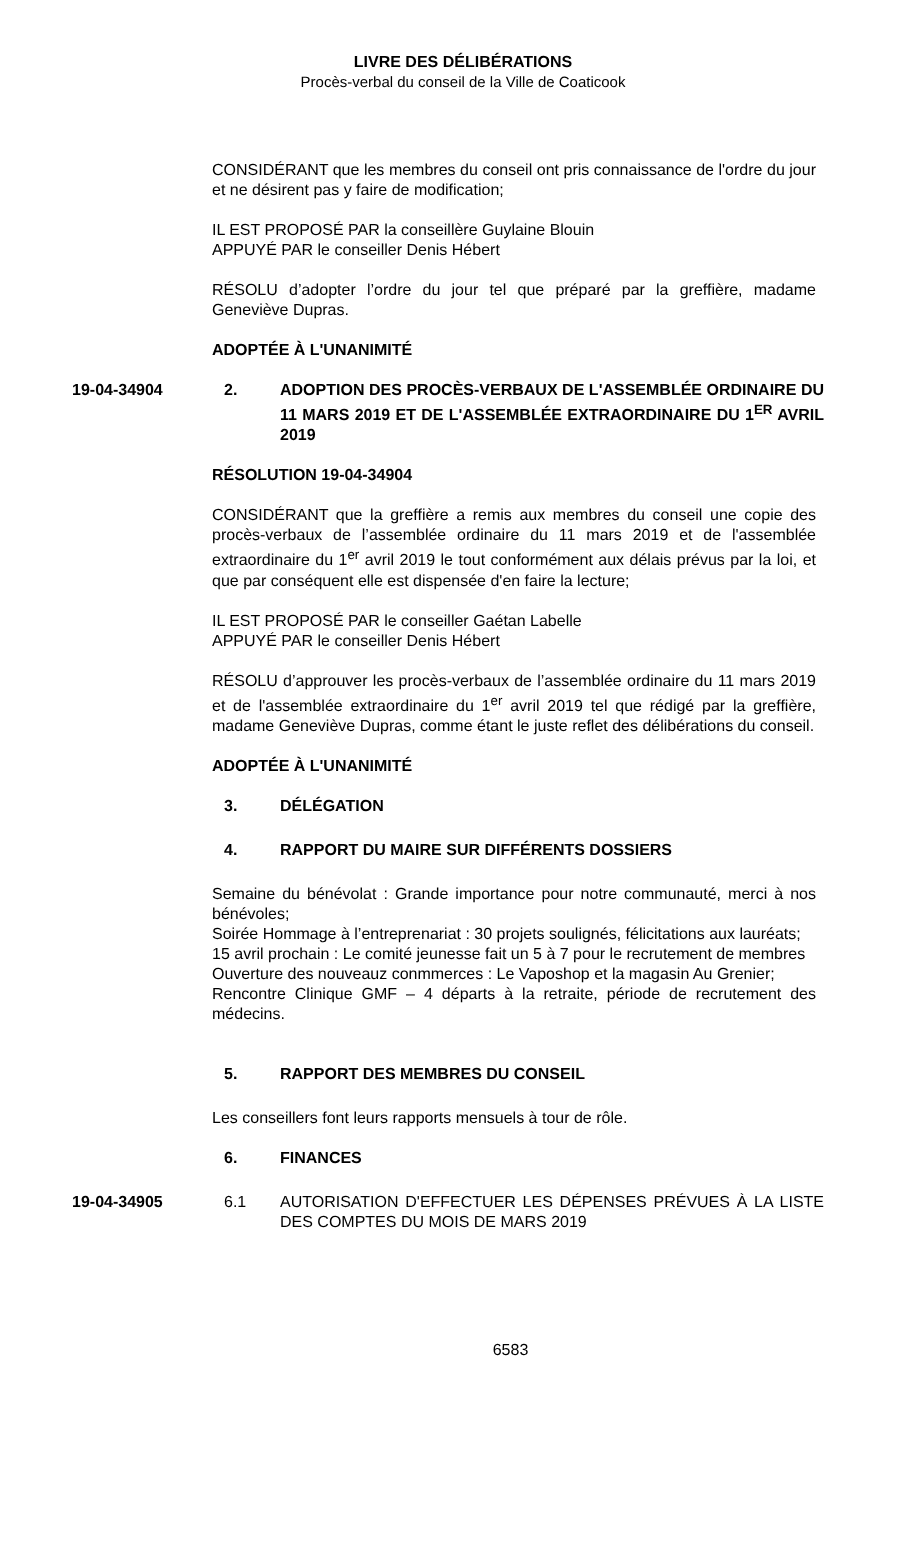LIVRE DES DÉLIBÉRATIONS
Procès-verbal du conseil de la Ville de Coaticook
CONSIDÉRANT que les membres du conseil ont pris connaissance de l'ordre du jour et ne désirent pas y faire de modification;
IL EST PROPOSÉ PAR la conseillère Guylaine Blouin
APPUYÉ PAR le conseiller Denis Hébert
RÉSOLU d’adopter l’ordre du jour tel que préparé par la greffière, madame Geneviève Dupras.
ADOPTÉE À L'UNANIMITÉ
19-04-34904 2. ADOPTION DES PROCÈS-VERBAUX DE L'ASSEMBLÉE ORDINAIRE DU 11 MARS 2019 ET DE L'ASSEMBLÉE EXTRAORDINAIRE DU 1<sup>ER</sup> AVRIL 2019
RÉSOLUTION 19-04-34904
CONSIDÉRANT que la greffière a remis aux membres du conseil une copie des procès-verbaux de l’assemblée ordinaire du 11 mars 2019 et de l'assemblée extraordinaire du 1<sup>er</sup> avril 2019 le tout conformément aux délais prévus par la loi, et que par conséquent elle est dispensée d'en faire la lecture;
IL EST PROPOSÉ PAR le conseiller Gaétan Labelle
APPUYÉ PAR le conseiller Denis Hébert
RÉSOLU d’approuver les procès-verbaux de l’assemblée ordinaire du 11 mars 2019 et de l'assemblée extraordinaire du 1<sup>er</sup> avril 2019 tel que rédigé par la greffière, madame Geneviève Dupras, comme étant le juste reflet des délibérations du conseil.
ADOPTÉE À L'UNANIMITÉ
3. DÉLÉGATION
4. RAPPORT DU MAIRE SUR DIFFÉRENTS DOSSIERS
Semaine du bénévolat : Grande importance pour notre communauté, merci à nos bénévoles;
Soirée Hommage à l’entreprenariat : 30 projets soulignés, félicitations aux lauréats;
15 avril prochain : Le comité jeunesse fait un 5 à 7 pour le recrutement de membres
Ouverture des nouveauz conmmerces : Le Vaposhop et la magasin Au Grenier;
Rencontre Clinique GMF – 4 départs à la retraite, période de recrutement des médecins.
5. RAPPORT DES MEMBRES DU CONSEIL
Les conseillers font leurs rapports mensuels à tour de rôle.
6. FINANCES
19-04-34905 6.1 AUTORISATION D'EFFECTUER LES DÉPENSES PRÉVUES À LA LISTE DES COMPTES DU MOIS DE MARS 2019
6583